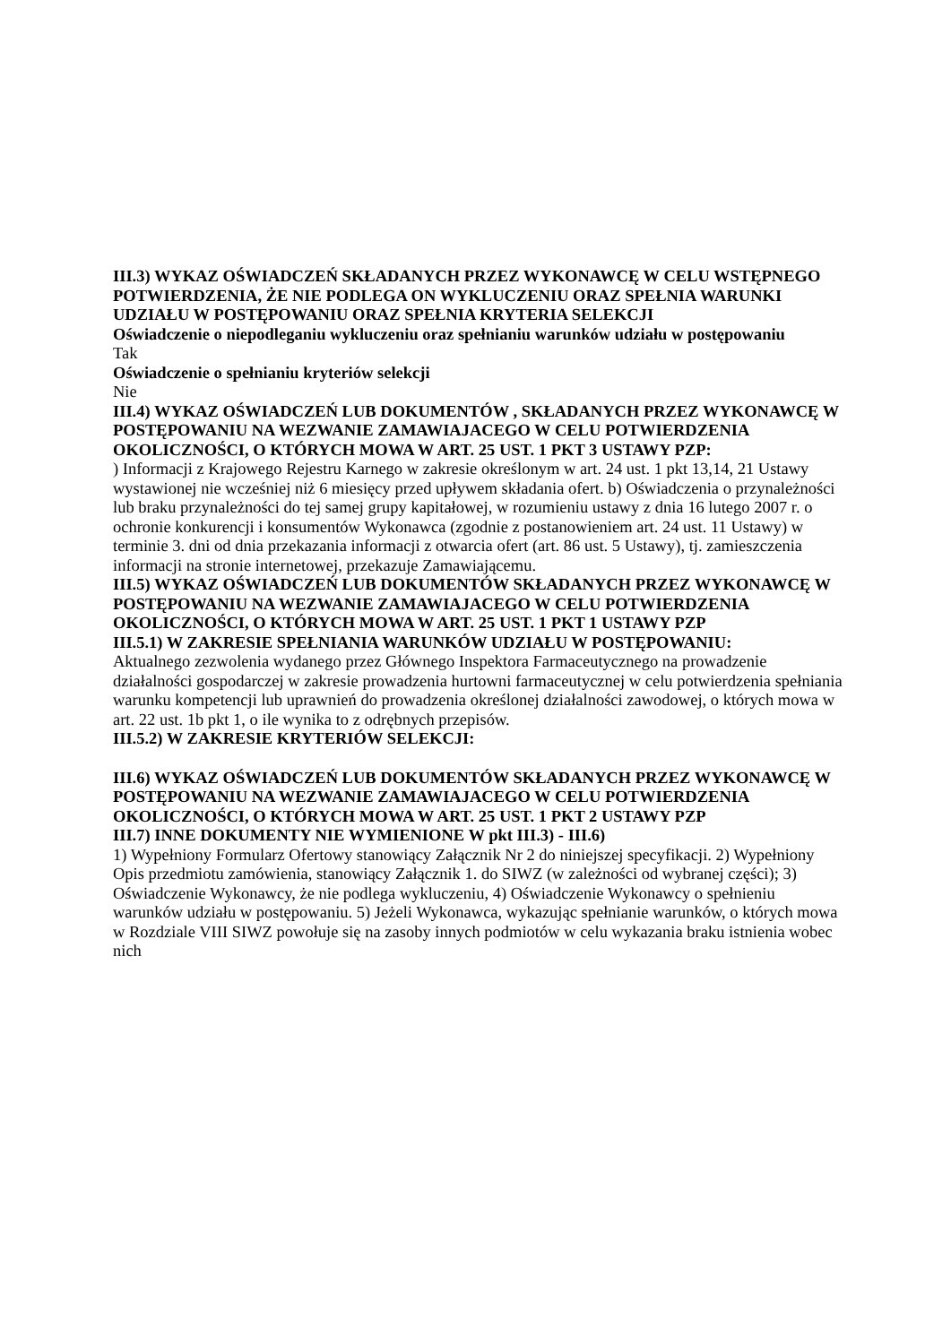III.3) WYKAZ OŚWIADCZEŃ SKŁADANYCH PRZEZ WYKONAWCĘ W CELU WSTĘPNEGO POTWIERDZENIA, ŻE NIE PODLEGA ON WYKLUCZENIU ORAZ SPEŁNIA WARUNKI UDZIAŁU W POSTĘPOWANIU ORAZ SPEŁNIA KRYTERIA SELEKCJI
Oświadczenie o niepodleganiu wykluczeniu oraz spełnianiu warunków udziału w postępowaniu
Tak
Oświadczenie o spełnianiu kryteriów selekcji
Nie
III.4) WYKAZ OŚWIADCZEŃ LUB DOKUMENTÓW , SKŁADANYCH PRZEZ WYKONAWCĘ W POSTĘPOWANIU NA WEZWANIE ZAMAWIAJACEGO W CELU POTWIERDZENIA OKOLICZNOŚCI, O KTÓRYCH MOWA W ART. 25 UST. 1 PKT 3 USTAWY PZP:
) Informacji z Krajowego Rejestru Karnego w zakresie określonym w art. 24 ust. 1 pkt 13,14, 21 Ustawy wystawionej nie wcześniej niż 6 miesięcy przed upływem składania ofert. b) Oświadczenia o przynależności lub braku przynależności do tej samej grupy kapitałowej, w rozumieniu ustawy z dnia 16 lutego 2007 r. o ochronie konkurencji i konsumentów Wykonawca (zgodnie z postanowieniem art. 24 ust. 11 Ustawy) w terminie 3. dni od dnia przekazania informacji z otwarcia ofert (art. 86 ust. 5 Ustawy), tj. zamieszczenia informacji na stronie internetowej, przekazuje Zamawiającemu.
III.5) WYKAZ OŚWIADCZEŃ LUB DOKUMENTÓW SKŁADANYCH PRZEZ WYKONAWCĘ W POSTĘPOWANIU NA WEZWANIE ZAMAWIAJACEGO W CELU POTWIERDZENIA OKOLICZNOŚCI, O KTÓRYCH MOWA W ART. 25 UST. 1 PKT 1 USTAWY PZP
III.5.1) W ZAKRESIE SPEŁNIANIA WARUNKÓW UDZIAŁU W POSTĘPOWANIU:
Aktualnego zezwolenia wydanego przez Głównego Inspektora Farmaceutycznego na prowadzenie działalności gospodarczej w zakresie prowadzenia hurtowni farmaceutycznej w celu potwierdzenia spełniania warunku kompetencji lub uprawnień do prowadzenia określonej działalności zawodowej, o których mowa w art. 22 ust. 1b pkt 1, o ile wynika to z odrębnych przepisów.
III.5.2) W ZAKRESIE KRYTERIÓW SELEKCJI:
III.6) WYKAZ OŚWIADCZEŃ LUB DOKUMENTÓW SKŁADANYCH PRZEZ WYKONAWCĘ W POSTĘPOWANIU NA WEZWANIE ZAMAWIAJACEGO W CELU POTWIERDZENIA OKOLICZNOŚCI, O KTÓRYCH MOWA W ART. 25 UST. 1 PKT 2 USTAWY PZP
III.7) INNE DOKUMENTY NIE WYMIENIONE W pkt III.3) - III.6)
1) Wypełniony Formularz Ofertowy stanowiący Załącznik Nr 2 do niniejszej specyfikacji. 2) Wypełniony Opis przedmiotu zamówienia, stanowiący Załącznik 1. do SIWZ (w zależności od wybranej części); 3) Oświadczenie Wykonawcy, że nie podlega wykluczeniu, 4) Oświadczenie Wykonawcy o spełnieniu warunków udziału w postępowaniu. 5) Jeżeli Wykonawca, wykazując spełnianie warunków, o których mowa w Rozdziale VIII SIWZ powołuje się na zasoby innych podmiotów w celu wykazania braku istnienia wobec nich